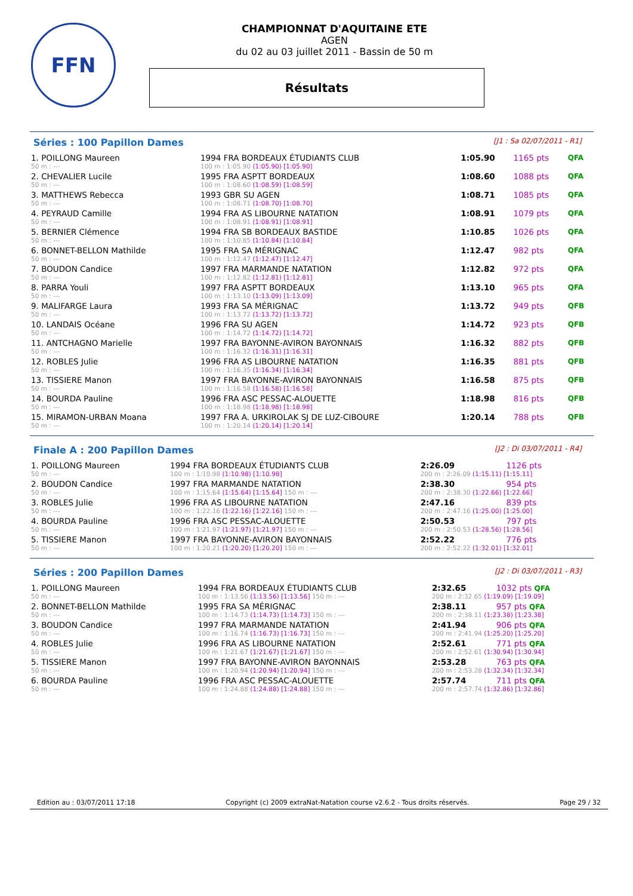FFN
CHAMPIONNAT D'AQUITAINE ETE
AGEN
du 02 au 03 juillet 2011 - Bassin de 50 m
Résultats
Séries : 100 Papillon Dames [J1 : Sa 02/07/2011 - R1]
| 1. POILLONG Maureen | 1994 FRA BORDEAUX ÉTUDIANTS CLUB | 1:05.90 | 1165 pts | QFA |
| 50 m : --- | 100 m : 1:05.90 (1:05.90) [1:05.90] | | | |
| 2. CHEVALIER Lucile | 1995 FRA ASPTT BORDEAUX | 1:08.60 | 1088 pts | QFA |
| 50 m : --- | 100 m : 1:08.60 (1:08.59) [1:08.59] | | | |
| 3. MATTHEWS Rebecca | 1993 GBR SU AGEN | 1:08.71 | 1085 pts | QFA |
| 50 m : --- | 100 m : 1:08.71 (1:08.70) [1:08.70] | | | |
| 4. PEYRAUD Camille | 1994 FRA AS LIBOURNE NATATION | 1:08.91 | 1079 pts | QFA |
| 50 m : --- | 100 m : 1:08.91 (1:08.91) [1:08.91] | | | |
| 5. BERNIER Clémence | 1994 FRA SB BORDEAUX BASTIDE | 1:10.85 | 1026 pts | QFA |
| 50 m : --- | 100 m : 1:10.85 (1:10.84) [1:10.84] | | | |
| 6. BONNET-BELLON Mathilde | 1995 FRA SA MÉRIGNAC | 1:12.47 | 982 pts | QFA |
| 50 m : --- | 100 m : 1:12.47 (1:12.47) [1:12.47] | | | |
| 7. BOUDON Candice | 1997 FRA MARMANDE NATATION | 1:12.82 | 972 pts | QFA |
| 50 m : --- | 100 m : 1:12.82 (1:12.81) [1:12.81] | | | |
| 8. PARRA Youli | 1997 FRA ASPTT BORDEAUX | 1:13.10 | 965 pts | QFA |
| 50 m : --- | 100 m : 1:13.10 (1:13.09) [1:13.09] | | | |
| 9. MALIFARGE Laura | 1993 FRA SA MÉRIGNAC | 1:13.72 | 949 pts | QFB |
| 50 m : --- | 100 m : 1:13.72 (1:13.72) [1:13.72] | | | |
| 10. LANDAIS Océane | 1996 FRA SU AGEN | 1:14.72 | 923 pts | QFB |
| 50 m : --- | 100 m : 1:14.72 (1:14.72) [1:14.72] | | | |
| 11. ANTCHAGNO Marielle | 1997 FRA BAYONNE-AVIRON BAYONNAIS | 1:16.32 | 882 pts | QFB |
| 50 m : --- | 100 m : 1:16.32 (1:16.31) [1:16.31] | | | |
| 12. ROBLES Julie | 1996 FRA AS LIBOURNE NATATION | 1:16.35 | 881 pts | QFB |
| 50 m : --- | 100 m : 1:16.35 (1:16.34) [1:16.34] | | | |
| 13. TISSIERE Manon | 1997 FRA BAYONNE-AVIRON BAYONNAIS | 1:16.58 | 875 pts | QFB |
| 50 m : --- | 100 m : 1:16.58 (1:16.58) [1:16.58] | | | |
| 14. BOURDA Pauline | 1996 FRA ASC PESSAC-ALOUETTE | 1:18.98 | 816 pts | QFB |
| 50 m : --- | 100 m : 1:18.98 (1:18.98) [1:18.98] | | | |
| 15. MIRAMON-URBAN Moana | 1997 FRA A. URKIROLAK SJ DE LUZ-CIBOURE | 1:20.14 | 788 pts | QFB |
| 50 m : --- | 100 m : 1:20.14 (1:20.14) [1:20.14] | | | |
Finale A : 200 Papillon Dames [J2 : Di 03/07/2011 - R4]
| 1. POILLONG Maureen | 1994 FRA BORDEAUX ÉTUDIANTS CLUB | 2:26.09 | 1126 pts |
| 50 m : --- | 100 m : 1:10.98 (1:10.98) [1:10.98] | 200 m : 2:26.09 (1:15.11) [1:15.11] | |
| 2. BOUDON Candice | 1997 FRA MARMANDE NATATION | 2:38.30 | 954 pts |
| 50 m : --- | 100 m : 1:15.64 (1:15.64) [1:15.64] 150 m : --- | 200 m : 2:38.30 (1:22.66) [1:22.66] | |
| 3. ROBLES Julie | 1996 FRA AS LIBOURNE NATATION | 2:47.16 | 839 pts |
| 50 m : --- | 100 m : 1:22.16 (1:22.16) [1:22.16] 150 m : --- | 200 m : 2:47.16 (1:25.00) [1:25.00] | |
| 4. BOURDA Pauline | 1996 FRA ASC PESSAC-ALOUETTE | 2:50.53 | 797 pts |
| 50 m : --- | 100 m : 1:21.97 (1:21.97) [1:21.97] 150 m : --- | 200 m : 2:50.53 (1:28.56) [1:28.56] | |
| 5. TISSIERE Manon | 1997 FRA BAYONNE-AVIRON BAYONNAIS | 2:52.22 | 776 pts |
| 50 m : --- | 100 m : 1:20.21 (1:20.20) [1:20.20] 150 m : --- | 200 m : 2:52.22 (1:32.01) [1:32.01] | |
Séries : 200 Papillon Dames [J2 : Di 03/07/2011 - R3]
| 1. POILLONG Maureen | 1994 FRA BORDEAUX ÉTUDIANTS CLUB | 2:32.65 | 1032 pts QFA |
| 50 m : --- | 100 m : 1:13.56 (1:13.56) [1:13.56] 150 m : --- | 200 m : 2:32.65 (1:19.09) [1:19.09] | |
| 2. BONNET-BELLON Mathilde | 1995 FRA SA MÉRIGNAC | 2:38.11 | 957 pts QFA |
| 50 m : --- | 100 m : 1:14.73 (1:14.73) [1:14.73] 150 m : --- | 200 m : 2:38.11 (1:23.38) [1:23.38] | |
| 3. BOUDON Candice | 1997 FRA MARMANDE NATATION | 2:41.94 | 906 pts QFA |
| 50 m : --- | 100 m : 1:16.74 (1:16.73) [1:16.73] 150 m : --- | 200 m : 2:41.94 (1:25.20) [1:25.20] | |
| 4. ROBLES Julie | 1996 FRA AS LIBOURNE NATATION | 2:52.61 | 771 pts QFA |
| 50 m : --- | 100 m : 1:21.67 (1:21.67) [1:21.67] 150 m : --- | 200 m : 2:52.61 (1:30.94) [1:30.94] | |
| 5. TISSIERE Manon | 1997 FRA BAYONNE-AVIRON BAYONNAIS | 2:53.28 | 763 pts QFA |
| 50 m : --- | 100 m : 1:20.94 (1:20.94) [1:20.94] 150 m : --- | 200 m : 2:53.28 (1:32.34) [1:32.34] | |
| 6. BOURDA Pauline | 1996 FRA ASC PESSAC-ALOUETTE | 2:57.74 | 711 pts QFA |
| 50 m : --- | 100 m : 1:24.88 (1:24.88) [1:24.88] 150 m : --- | 200 m : 2:57.74 (1:32.86) [1:32.86] | |
Edition au : 03/07/2011 17:18 Copyright (c) 2009 extraNat-Natation course v2.6.2 - Tous droits réservés. Page 29 / 32